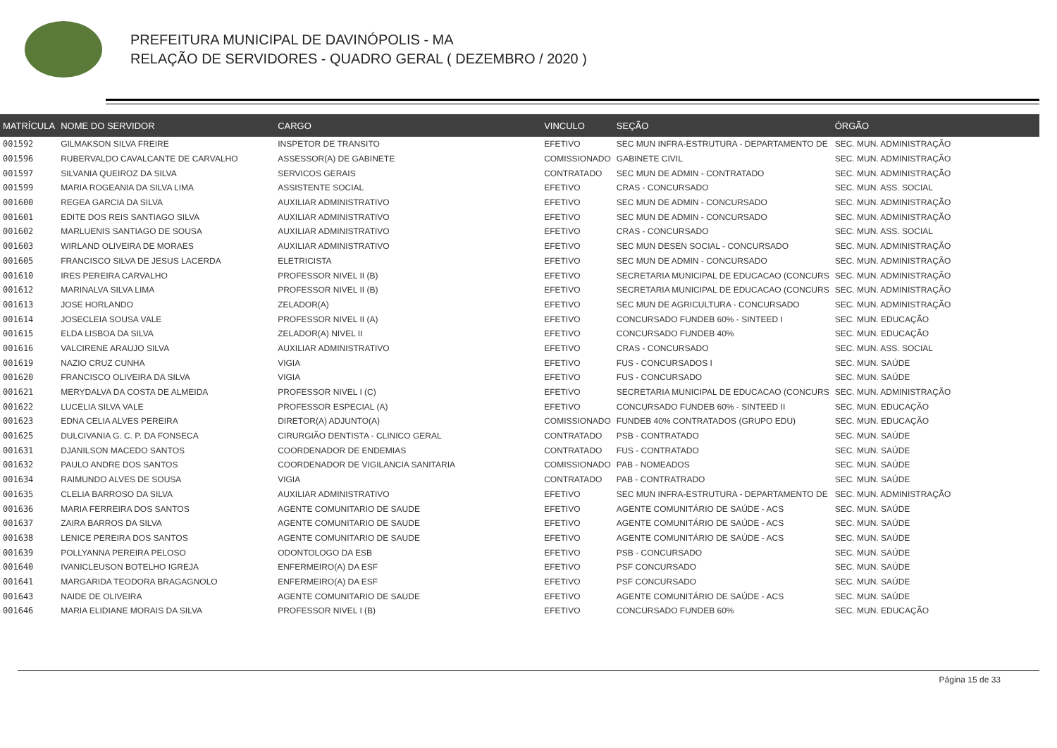PREFEITURA MUNICIPAL DE DAVINÓPOLIS - MA
RELAÇÃO DE SERVIDORES - QUADRO GERAL ( DEZEMBRO / 2020 )
| MATRÍCULA | NOME DO SERVIDOR | CARGO | VINCULO | SEÇÃO | ÓRGÃO |
| --- | --- | --- | --- | --- | --- |
| 001592 | GILMAKSON SILVA FREIRE | INSPETOR DE TRANSITO | EFETIVO | SEC MUN INFRA-ESTRUTURA - DEPARTAMENTO DE | SEC. MUN. ADMINISTRAÇÃO |
| 001596 | RUBERVALDO CAVALCANTE DE CARVALHO | ASSESSOR(A) DE GABINETE | COMISSIONADO | GABINETE CIVIL | SEC. MUN. ADMINISTRAÇÃO |
| 001597 | SILVANIA QUEIROZ DA SILVA | SERVICOS GERAIS | CONTRATADO | SEC MUN DE ADMIN - CONTRATADO | SEC. MUN. ADMINISTRAÇÃO |
| 001599 | MARIA ROGEANIA DA SILVA LIMA | ASSISTENTE SOCIAL | EFETIVO | CRAS - CONCURSADO | SEC. MUN. ASS. SOCIAL |
| 001600 | REGEA GARCIA DA SILVA | AUXILIAR ADMINISTRATIVO | EFETIVO | SEC MUN DE ADMIN - CONCURSADO | SEC. MUN. ADMINISTRAÇÃO |
| 001601 | EDITE DOS REIS SANTIAGO SILVA | AUXILIAR ADMINISTRATIVO | EFETIVO | SEC MUN DE ADMIN - CONCURSADO | SEC. MUN. ADMINISTRAÇÃO |
| 001602 | MARLUENIS SANTIAGO DE SOUSA | AUXILIAR ADMINISTRATIVO | EFETIVO | CRAS - CONCURSADO | SEC. MUN. ASS. SOCIAL |
| 001603 | WIRLAND OLIVEIRA DE MORAES | AUXILIAR ADMINISTRATIVO | EFETIVO | SEC MUN DESEN SOCIAL - CONCURSADO | SEC. MUN. ADMINISTRAÇÃO |
| 001605 | FRANCISCO SILVA DE JESUS LACERDA | ELETRICISTA | EFETIVO | SEC MUN DE ADMIN - CONCURSADO | SEC. MUN. ADMINISTRAÇÃO |
| 001610 | IRES PEREIRA CARVALHO | PROFESSOR NIVEL II (B) | EFETIVO | SECRETARIA MUNICIPAL DE EDUCACAO (CONCURS | SEC. MUN. ADMINISTRAÇÃO |
| 001612 | MARINALVA SILVA LIMA | PROFESSOR NIVEL II (B) | EFETIVO | SECRETARIA MUNICIPAL DE EDUCACAO (CONCURS | SEC. MUN. ADMINISTRAÇÃO |
| 001613 | JOSE HORLANDO | ZELADOR(A) | EFETIVO | SEC MUN DE AGRICULTURA - CONCURSADO | SEC. MUN. ADMINISTRAÇÃO |
| 001614 | JOSECLEIA SOUSA VALE | PROFESSOR NIVEL II (A) | EFETIVO | CONCURSADO FUNDEB 60% - SINTEED I | SEC. MUN. EDUCAÇÃO |
| 001615 | ELDA LISBOA DA SILVA | ZELADOR(A) NIVEL II | EFETIVO | CONCURSADO FUNDEB 40% | SEC. MUN. EDUCAÇÃO |
| 001616 | VALCIRENE ARAUJO SILVA | AUXILIAR ADMINISTRATIVO | EFETIVO | CRAS - CONCURSADO | SEC. MUN. ASS. SOCIAL |
| 001619 | NAZIO CRUZ CUNHA | VIGIA | EFETIVO | FUS - CONCURSADOS I | SEC. MUN. SAÚDE |
| 001620 | FRANCISCO OLIVEIRA DA SILVA | VIGIA | EFETIVO | FUS - CONCURSADO | SEC. MUN. SAÚDE |
| 001621 | MERYDALVA DA COSTA DE ALMEIDA | PROFESSOR NIVEL I (C) | EFETIVO | SECRETARIA MUNICIPAL DE EDUCACAO (CONCURS | SEC. MUN. ADMINISTRAÇÃO |
| 001622 | LUCELIA SILVA VALE | PROFESSOR ESPECIAL (A) | EFETIVO | CONCURSADO FUNDEB 60% - SINTEED II | SEC. MUN. EDUCAÇÃO |
| 001623 | EDNA CELIA ALVES PEREIRA | DIRETOR(A) ADJUNTO(A) | COMISSIONADO | FUNDEB 40% CONTRATADOS (GRUPO EDU) | SEC. MUN. EDUCAÇÃO |
| 001625 | DULCIVANIA G. C. P. DA FONSECA | CIRURGIÃO DENTISTA - CLINICO GERAL | CONTRATADO | PSB - CONTRATADO | SEC. MUN. SAÚDE |
| 001631 | DJANILSON MACEDO SANTOS | COORDENADOR DE ENDEMIAS | CONTRATADO | FUS - CONTRATADO | SEC. MUN. SAÚDE |
| 001632 | PAULO ANDRE DOS SANTOS | COORDENADOR DE VIGILANCIA SANITARIA | COMISSIONADO | PAB - NOMEADOS | SEC. MUN. SAÚDE |
| 001634 | RAIMUNDO ALVES DE SOUSA | VIGIA | CONTRATADO | PAB - CONTRATRADO | SEC. MUN. SAÚDE |
| 001635 | CLELIA BARROSO DA SILVA | AUXILIAR ADMINISTRATIVO | EFETIVO | SEC MUN INFRA-ESTRUTURA - DEPARTAMENTO DE | SEC. MUN. ADMINISTRAÇÃO |
| 001636 | MARIA FERREIRA DOS SANTOS | AGENTE COMUNITARIO DE SAUDE | EFETIVO | AGENTE COMUNITÁRIO DE SAÚDE - ACS | SEC. MUN. SAÚDE |
| 001637 | ZAIRA BARROS DA SILVA | AGENTE COMUNITARIO DE SAUDE | EFETIVO | AGENTE COMUNITÁRIO DE SAÚDE - ACS | SEC. MUN. SAÚDE |
| 001638 | LENICE PEREIRA DOS SANTOS | AGENTE COMUNITARIO DE SAUDE | EFETIVO | AGENTE COMUNITÁRIO DE SAÚDE - ACS | SEC. MUN. SAÚDE |
| 001639 | POLLYANNA PEREIRA PELOSO | ODONTOLOGO DA ESB | EFETIVO | PSB - CONCURSADO | SEC. MUN. SAÚDE |
| 001640 | IVANICLEUSON BOTELHO IGREJA | ENFERMEIRO(A) DA ESF | EFETIVO | PSF CONCURSADO | SEC. MUN. SAÚDE |
| 001641 | MARGARIDA TEODORA BRAGAGNOLO | ENFERMEIRO(A) DA ESF | EFETIVO | PSF CONCURSADO | SEC. MUN. SAÚDE |
| 001643 | NAIDE DE OLIVEIRA | AGENTE COMUNITARIO DE SAUDE | EFETIVO | AGENTE COMUNITÁRIO DE SAÚDE - ACS | SEC. MUN. SAÚDE |
| 001646 | MARIA ELIDIANE MORAIS DA SILVA | PROFESSOR NIVEL I (B) | EFETIVO | CONCURSADO FUNDEB 60% | SEC. MUN. EDUCAÇÃO |
Página 15 de 33